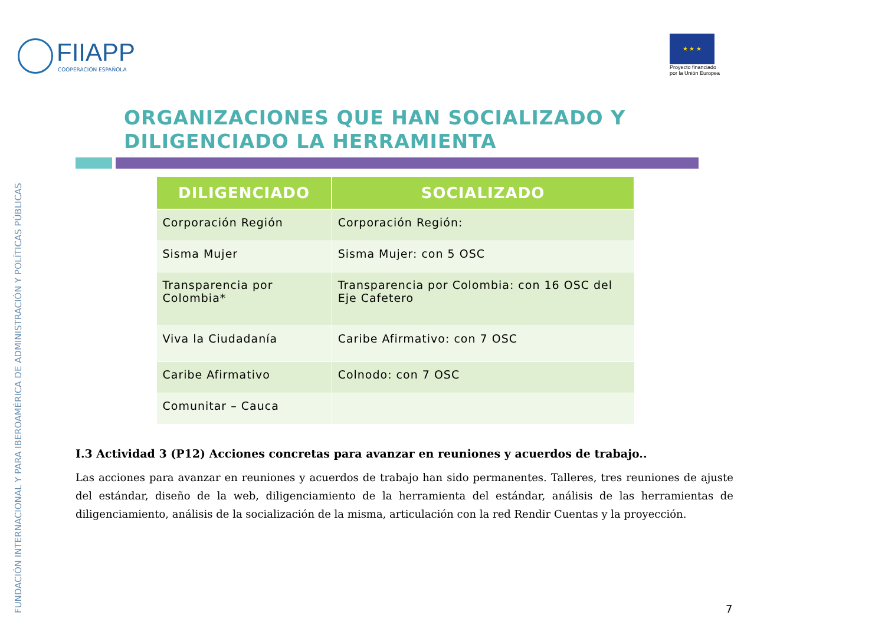FUNDACIÓN INTERNACIONAL Y PARA IBEROAMÉRICA DE ADMINISTRACIÓN Y POLÍTICAS PÚBLICAS
FIIAPP
COOPERACIÓN ESPAÑOLA
★ ★ ★
Proyecto financiado
por la Unión Europea
ORGANIZACIONES QUE HAN SOCIALIZADO Y
DILIGENCIADO LA HERRAMIENTA
| DILIGENCIADO | SOCIALIZADO |
| --- | --- |
| Corporación Región | Corporación Región: |
| Sisma Mujer | Sisma Mujer: con 5 OSC |
| Transparencia por Colombia* | Transparencia por Colombia: con 16 OSC del Eje Cafetero |
| Viva la Ciudadanía | Caribe Afirmativo: con 7 OSC |
| Caribe Afirmativo | Colnodo: con 7 OSC |
| Comunitar – Cauca | |
I.3 Actividad 3 (P12) Acciones concretas para avanzar en reuniones y acuerdos de trabajo..
Las acciones para avanzar en reuniones y acuerdos de trabajo han sido permanentes. Talleres, tres reuniones de ajuste del estándar, diseño de la web, diligenciamiento de la herramienta del estándar, análisis de las herramientas de diligenciamiento, análisis de la socialización de la misma, articulación con la red Rendir Cuentas y la proyección.
7